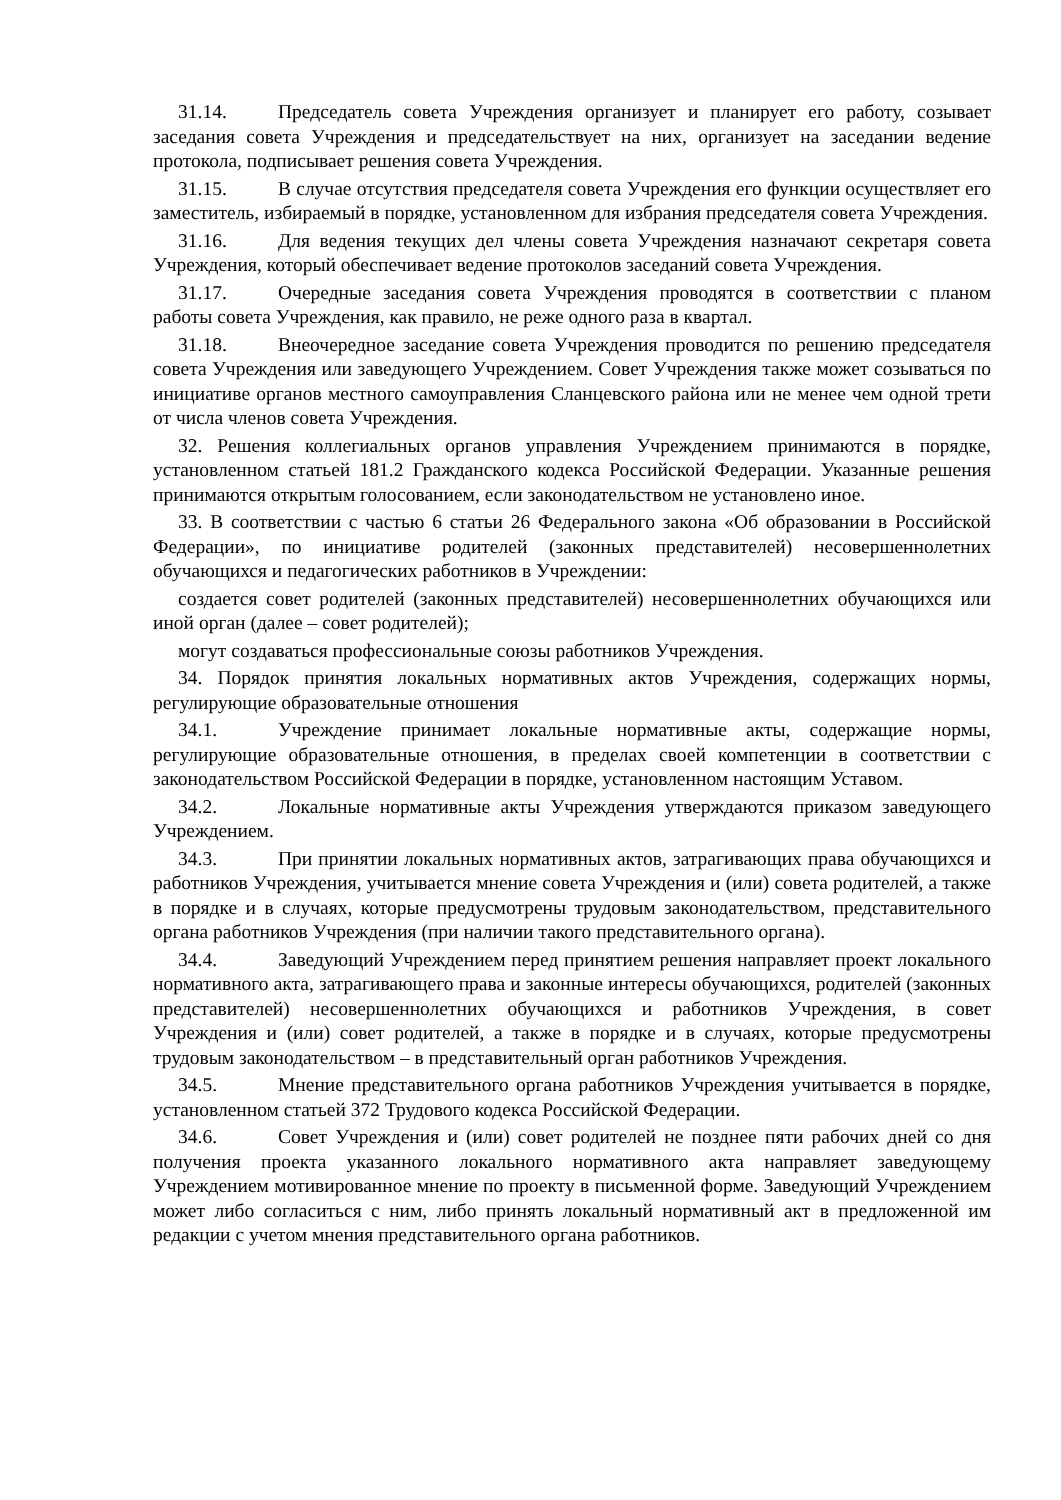31.14. Председатель совета Учреждения организует и планирует его работу, созывает заседания совета Учреждения и председательствует на них, организует на заседании ведение протокола, подписывает решения совета Учреждения.
31.15. В случае отсутствия председателя совета Учреждения его функции осуществляет его заместитель, избираемый в порядке, установленном для избрания председателя совета Учреждения.
31.16. Для ведения текущих дел члены совета Учреждения назначают секретаря совета Учреждения, который обеспечивает ведение протоколов заседаний совета Учреждения.
31.17. Очередные заседания совета Учреждения проводятся в соответствии с планом работы совета Учреждения, как правило, не реже одного раза в квартал.
31.18. Внеочередное заседание совета Учреждения проводится по решению председателя совета Учреждения или заведующего Учреждением. Совет Учреждения также может созываться по инициативе органов местного самоуправления Сланцевского района или не менее чем одной трети от числа членов совета Учреждения.
32. Решения коллегиальных органов управления Учреждением принимаются в порядке, установленном статьей 181.2 Гражданского кодекса Российской Федерации. Указанные решения принимаются открытым голосованием, если законодательством не установлено иное.
33. В соответствии с частью 6 статьи 26 Федерального закона «Об образовании в Российской Федерации», по инициативе родителей (законных представителей) несовершеннолетних обучающихся и педагогических работников в Учреждении:
создается совет родителей (законных представителей) несовершеннолетних обучающихся или иной орган (далее – совет родителей);
могут создаваться профессиональные союзы работников Учреждения.
34. Порядок принятия локальных нормативных актов Учреждения, содержащих нормы, регулирующие образовательные отношения
34.1. Учреждение принимает локальные нормативные акты, содержащие нормы, регулирующие образовательные отношения, в пределах своей компетенции в соответствии с законодательством Российской Федерации в порядке, установленном настоящим Уставом.
34.2. Локальные нормативные акты Учреждения утверждаются приказом заведующего Учреждением.
34.3. При принятии локальных нормативных актов, затрагивающих права обучающихся и работников Учреждения, учитывается мнение совета Учреждения и (или) совета родителей, а также в порядке и в случаях, которые предусмотрены трудовым законодательством, представительного органа работников Учреждения (при наличии такого представительного органа).
34.4. Заведующий Учреждением перед принятием решения направляет проект локального нормативного акта, затрагивающего права и законные интересы обучающихся, родителей (законных представителей) несовершеннолетних обучающихся и работников Учреждения, в совет Учреждения и (или) совет родителей, а также в порядке и в случаях, которые предусмотрены трудовым законодательством – в представительный орган работников Учреждения.
34.5. Мнение представительного органа работников Учреждения учитывается в порядке, установленном статьей 372 Трудового кодекса Российской Федерации.
34.6. Совет Учреждения и (или) совет родителей не позднее пяти рабочих дней со дня получения проекта указанного локального нормативного акта направляет заведующему Учреждением мотивированное мнение по проекту в письменной форме. Заведующий Учреждением может либо согласиться с ним, либо принять локальный нормативный акт в предложенной им редакции с учетом мнения представительного органа работников.